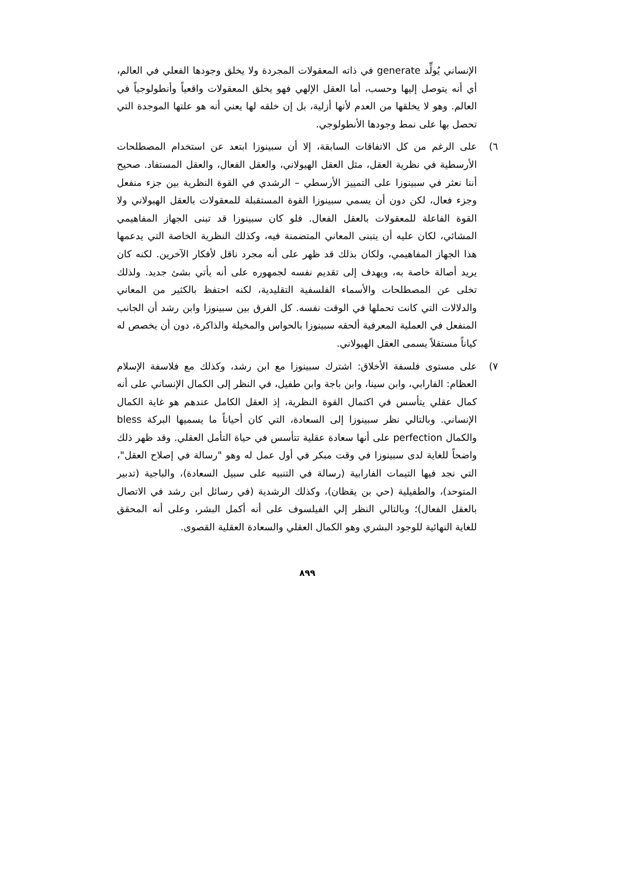الإنساني يُولِّد generate في ذاته المعقولات المجردة ولا يخلق وجودها الفعلي في العالم، أي أنه يتوصل إليها وحسب، أما العقل الإلهي فهو يخلق المعقولات واقعياً وأنطولوجياً في العالم. وهو لا يخلقها من العدم لأنها أزلية، بل إن خلقه لها يعني أنه هو علتها الموجدة التي تحصل بها على نمط وجودها الأنطولوجي.
٦) على الرغم من كل الاتفاقات السابقة، إلا أن سبينوزا ابتعد عن استخدام المصطلحات الأرسطية في نظرية العقل، مثل العقل الهيولاني، والعقل الفعال، والعقل المستفاد. صحيح أننا نعثر في سبينوزا على التمييز الأرسطي – الرشدي في القوة النظرية بين جزء منفعل وجزء فعال، لكن دون أن يسمي سبينوزا القوة المستقبلة للمعقولات بالعقل الهيولاني ولا القوة الفاعلة للمعقولات بالعقل الفعال. فلو كان سبينوزا قد تبنى الجهاز المفاهيمي المشائي، لكان عليه أن يتبنى المعاني المتضمنة فيه، وكذلك النظرية الخاصة التي يدعمها هذا الجهاز المفاهيمي، ولكان بذلك قد ظهر على أنه مجرد ناقل لأفكار الآخرين. لكنه كان يريد أصالة خاصة به، ويهدف إلى تقديم نفسه لجمهوره على أنه يأتي بشئ جديد. ولذلك تخلى عن المصطلحات والأسماء الفلسفية التقليدية، لكنه احتفظ بالكثير من المعاني والدلالات التي كانت تحملها في الوقت نفسه. كل الفرق بين سبينوزا وابن رشد أن الجانب المنفعل في العملية المعرفية ألحقه سبينوزا بالحواس والمخيلة والذاكرة، دون أن يخصص له كياناً مستقلاً يسمى العقل الهيولاني.
٧) على مستوى فلسفة الأخلاق: اشترك سبينوزا مع ابن رشد، وكذلك مع فلاسفة الإسلام العظام: الفارابي، وابن سينا، وابن باجة وابن طفيل، في النظر إلى الكمال الإنساني على أنه كمال عقلي يتأسس في اكتمال القوة النظرية، إذ العقل الكامل عندهم هو غاية الكمال الإنساني. وبالتالي نظر سبينوزا إلى السعادة، التي كان أحياناً ما يسميها البركة bless والكمال perfection على أنها سعادة عقلية تتأسس في حياة التأمل العقلي. وقد ظهر ذلك واضحاً للغاية لدى سبينوزا في وقت مبكر في أول عمل له وهو "رسالة في إصلاح العقل"، التي نجد فيها التيمات الفارابية (رسالة في التنبيه على سبيل السعادة)، والباجية (تدبير المتوحد)، والطفيلية (حي بن يقظان)، وكذلك الرشدية (في رسائل ابن رشد في الاتصال بالعقل الفعال)؛ وبالتالي النظر إلي الفيلسوف على أنه أكمل البشر، وعلى أنه المحقق للغاية النهائية للوجود البشري وهو الكمال العقلي والسعادة العقلية القصوى.
٨٩٩